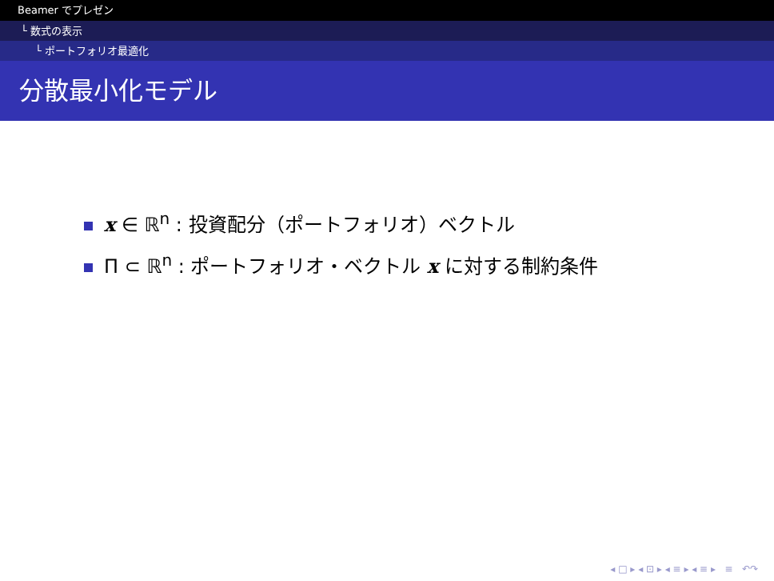Beamer でプレゼン
└ 数式の表示
└ ポートフォリオ最適化
分散最小化モデル
x ∈ ℝ<sup>n</sup> : 投資配分（ポートフォリオ）ベクトル
Π ⊂ ℝ<sup>n</sup> : ポートフォリオ・ベクトル x に対する制約条件
◂ □ ▸ ◂ ⊡ ▸ ◂ ≡ ▸ ◂ ≡ ▸ ≡ ↶↷